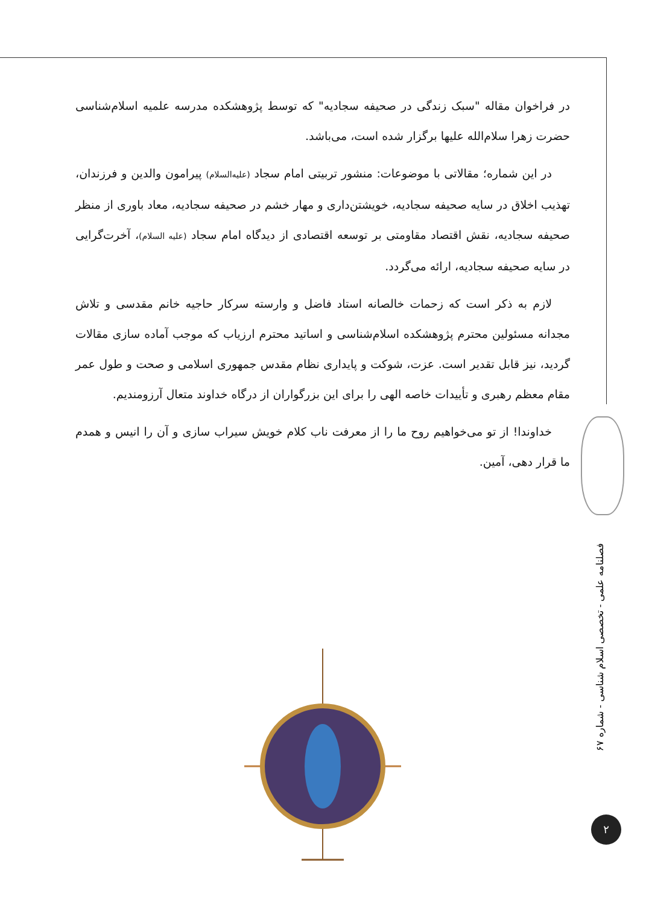در فراخوان مقاله "سبک زندگی در صحیفه سجادیه" که توسط پژوهشکده مدرسه علمیه اسلام‌شناسی حضرت زهرا سلام‌الله علیها برگزار شده است، می‌باشد.
در این شماره؛ مقالاتی با موضوعات: منشور تربیتی امام سجاد (علیه‌السلام) پیرامون والدین و فرزندان، تهذیب اخلاق در سایه صحیفه سجادیه، خویشتن‌داری و مهار خشم در صحیفه سجادیه، معاد باوری از منظر صحیفه سجادیه، نقش اقتصاد مقاومتی بر توسعه اقتصادی از دیدگاه امام سجاد (علیه السلام)، آخرت‌گرایی در سایه صحیفه سجادیه، ارائه می‌گردد.
لازم به ذکر است که زحمات خالصانه استاد فاضل و وارسته سرکار حاجیه خانم مقدسی و تلاش مجدانه مسئولین محترم پژوهشکده اسلام‌شناسی و اساتید محترم ارزیاب که موجب آماده سازی مقالات گردید، نیز قابل تقدیر است. عزت، شوکت و پایداری نظام مقدس جمهوری اسلامی و صحت و طول عمر مقام معظم رهبری و تأییدات خاصه الهی را برای این بزرگواران از درگاه خداوند متعال آرزومندیم.
خداوندا! از تو می‌خواهیم روح ما را از معرفت ناب کلام خویش سیراب سازی و آن را انیس و همدم ما قرار دهی، آمین.
فصلنامه علمی - تخصصی اسلام شناسی - شماره ۶۷
۲